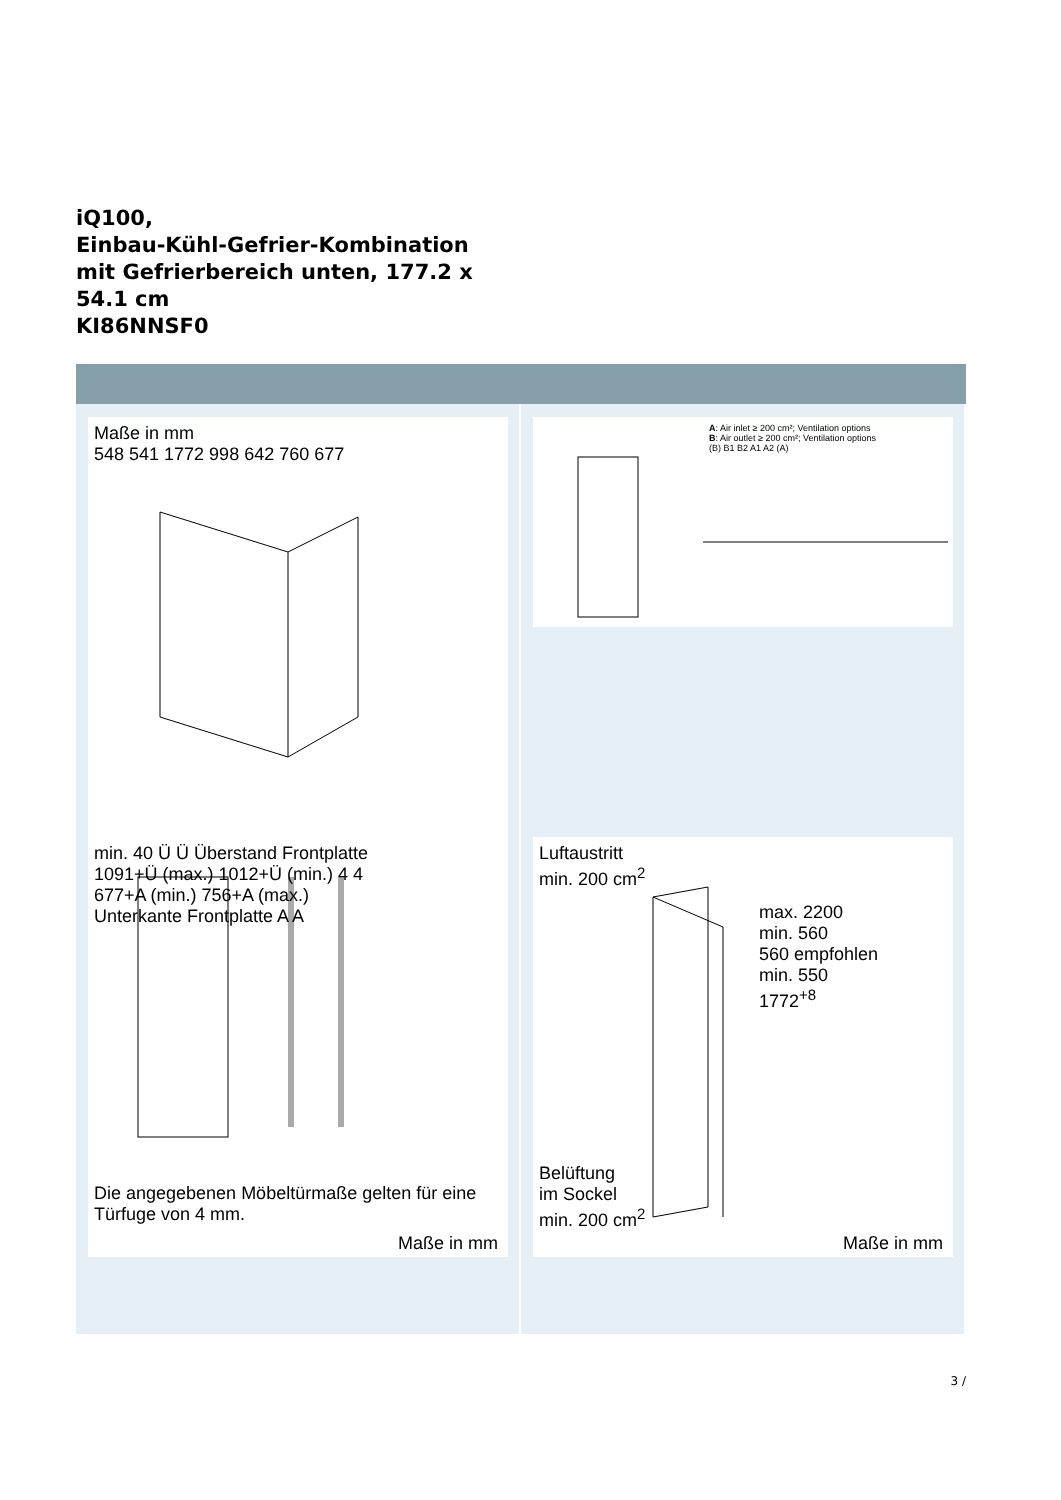iQ100,
Einbau-Kühl-Gefrier-Kombination
mit Gefrierbereich unten, 177.2 x
54.1 cm
KI86NNSF0
Maße in mm
548 541 1772 998 642 760 677
A: Air inlet ≥ 200 cm²; Ventilation options
B: Air outlet ≥ 200 cm²; Ventilation options
(B) B1 B2 A1 A2 (A)
min. 40 Ü Ü Überstand Frontplatte
1091+Ü (max.) 1012+Ü (min.) 4 4
677+A (min.) 756+A (max.)
Unterkante Frontplatte A A
Die angegebenen Möbeltürmaße gelten für eine Türfuge von 4 mm.
Maße in mm
Luftaustritt
min. 200 cm<sup>2</sup>
max. 2200
min. 560
560 empfohlen
min. 550
1772<sup>+8</sup>
Belüftung
im Sockel
min. 200 cm<sup>2</sup>
Maße in mm
3 /